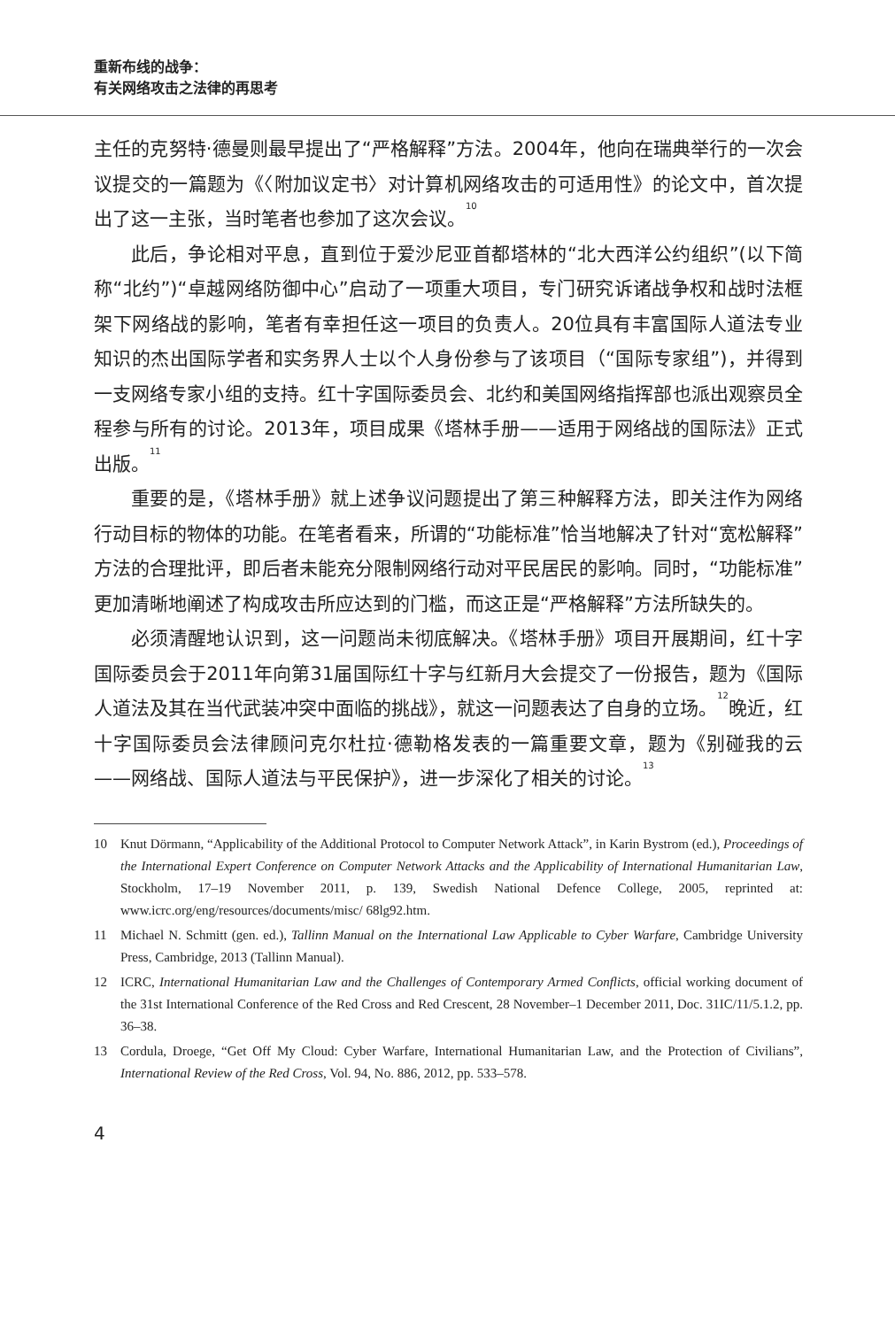重新布线的战争：
有关网络攻击之法律的再思考
主任的克努特·德曼则最早提出了“严格解释”方法。2004年，他向在瑞典举行的一次会议提交的一篇题为《〈附加议定书〉对计算机网络攻击的可适用性》的论文中，首次提出了这一主张，当时笔者也参加了这次会议。<sup>10</sup>
此后，争论相对平息，直到位于爱沙尼亚首都塔林的“北大西洋公约组织”(以下简称“北约”)“卓越网络防御中心”启动了一项重大项目，专门研究诉诸战争权和战时法框架下网络战的影响，笔者有幸担任这一项目的负责人。20位具有丰富国际人道法专业知识的杰出国际学者和实务界人士以个人身份参与了该项目（“国际专家组”)，并得到一支网络专家小组的支持。红十字国际委员会、北约和美国网络指挥部也派出观察员全程参与所有的讨论。2013年，项目成果《塔林手册——适用于网络战的国际法》正式出版。<sup>11</sup>
重要的是，《塔林手册》就上述争议问题提出了第三种解释方法，即关注作为网络行动目标的物体的功能。在笔者看来，所谓的“功能标准”恰当地解决了针对“宽松解释”方法的合理批评，即后者未能充分限制网络行动对平民居民的影响。同时，“功能标准”更加清晰地阐述了构成攻击所应达到的门槛，而这正是“严格解释”方法所缺失的。
必须清醒地认识到，这一问题尚未彻底解决。《塔林手册》项目开展期间，红十字国际委员会于2011年向第31届国际红十字与红新月大会提交了一份报告，题为《国际人道法及其在当代武装冲突中面临的挑战》，就这一问题表达了自身的立场。<sup>12</sup>晚近，红十字国际委员会法律顾问克尔杜拉·德勒格发表的一篇重要文章，题为《别碰我的云——网络战、国际人道法与平民保护》，进一步深化了相关的讨论。<sup>13</sup>
10 Knut Dörmann, “Applicability of the Additional Protocol to Computer Network Attack”, in Karin Bystrom (ed.), Proceedings of the International Expert Conference on Computer Network Attacks and the Applicability of International Humanitarian Law, Stockholm, 17–19 November 2011, p. 139, Swedish National Defence College, 2005, reprinted at: www.icrc.org/eng/resources/documents/misc/ 68lg92.htm.
11 Michael N. Schmitt (gen. ed.), Tallinn Manual on the International Law Applicable to Cyber Warfare, Cambridge University Press, Cambridge, 2013 (Tallinn Manual).
12 ICRC, International Humanitarian Law and the Challenges of Contemporary Armed Conflicts, official working document of the 31st International Conference of the Red Cross and Red Crescent, 28 November–1 December 2011, Doc. 31IC/11/5.1.2, pp. 36–38.
13 Cordula, Droege, “Get Off My Cloud: Cyber Warfare, International Humanitarian Law, and the Protection of Civilians”, International Review of the Red Cross, Vol. 94, No. 886, 2012, pp. 533–578.
4